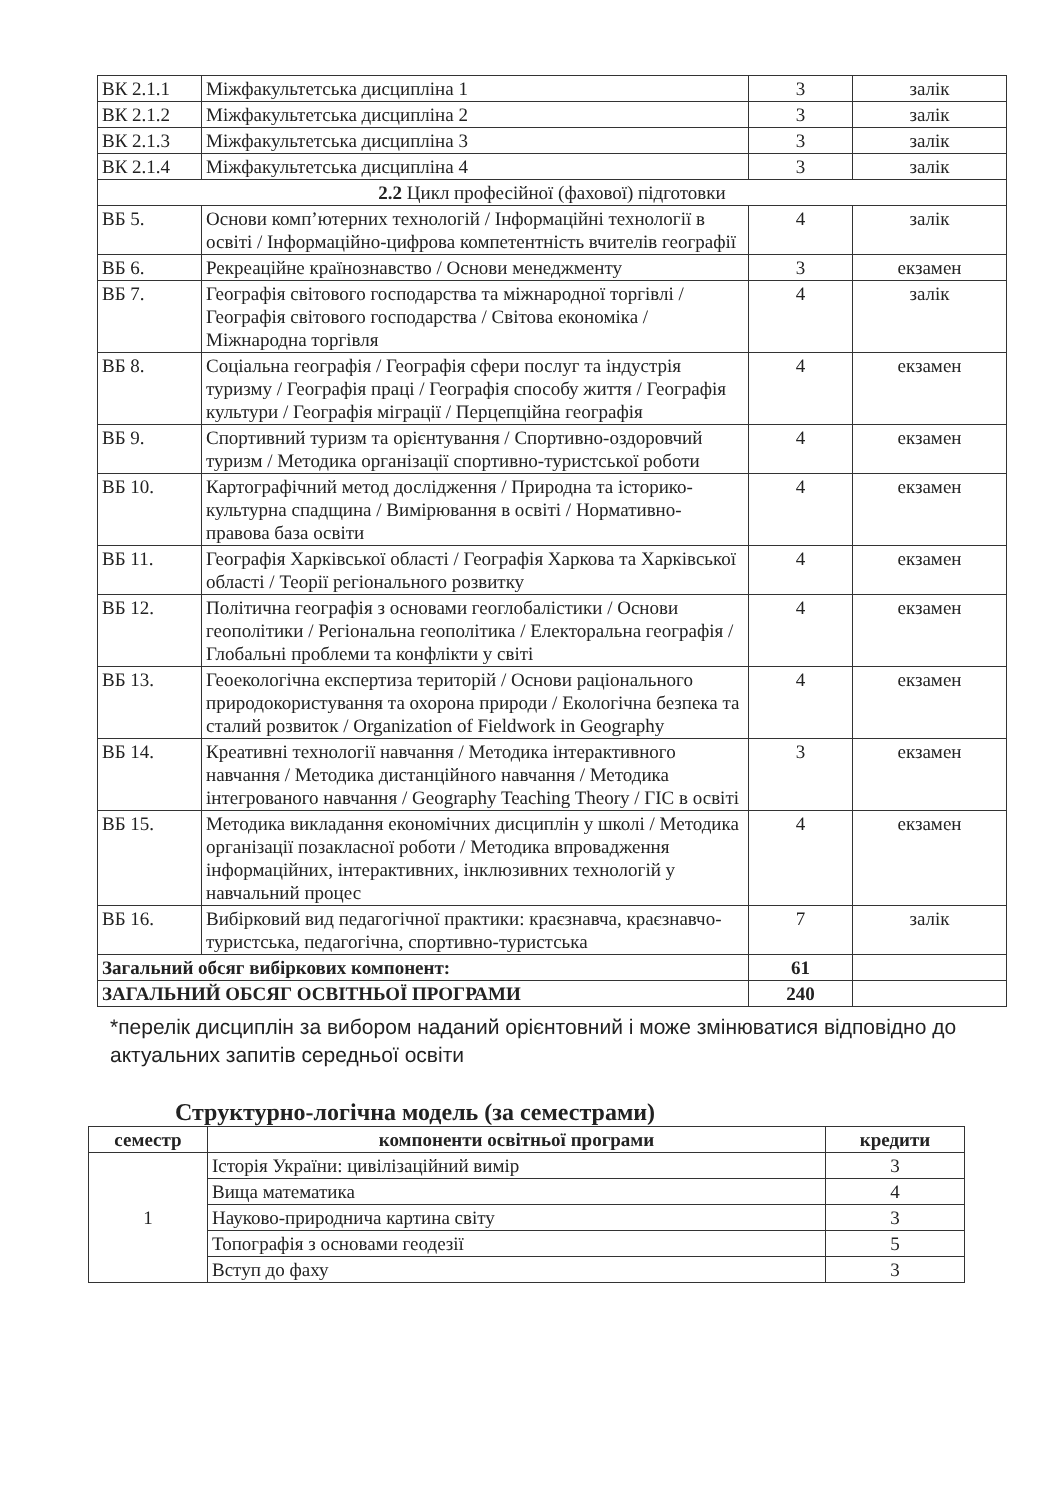| ВК 2.1.1 | Міжфакультетська дисципліна 1 | 3 | залік |
| ВК 2.1.2 | Міжфакультетська дисципліна 2 | 3 | залік |
| ВК 2.1.3 | Міжфакультетська дисципліна 3 | 3 | залік |
| ВК 2.1.4 | Міжфакультетська дисципліна 4 | 3 | залік |
| 2.2 Цикл професійної (фахової) підготовки | | | |
| ВБ 5. | Основи комп’ютерних технологій / Інформаційні технології в освіті / Інформаційно-цифрова компетентність вчителів географії | 4 | залік |
| ВБ 6. | Рекреаційне країнознавство / Основи менеджменту | 3 | екзамен |
| ВБ 7. | Географія світового господарства та міжнародної торгівлі / Географія світового господарства / Світова економіка / Міжнародна торгівля | 4 | залік |
| ВБ 8. | Соціальна географія / Географія сфери послуг та індустрія туризму / Географія праці / Географія способу життя / Географія культури / Географія міграції / Перцепційна географія | 4 | екзамен |
| ВБ 9. | Спортивний туризм та орієнтування / Спортивно-оздоровчий туризм / Методика організації спортивно-туристської роботи | 4 | екзамен |
| ВБ 10. | Картографічний метод дослідження / Природна та історико-культурна спадщина / Вимірювання в освіті / Нормативно-правова база освіти | 4 | екзамен |
| ВБ 11. | Географія Харківської області / Географія Харкова та Харківської області / Теорії регіонального розвитку | 4 | екзамен |
| ВБ 12. | Політична географія з основами геоглобалістики / Основи геополітики / Регіональна геополітика / Електоральна географія / Глобальні проблеми та конфлікти у світі | 4 | екзамен |
| ВБ 13. | Геоекологічна експертиза територій / Основи раціонального природокористування та охорона природи / Екологічна безпека та сталий розвиток / Organization of Fieldwork in Geography | 4 | екзамен |
| ВБ 14. | Креативні технології навчання / Методика інтерактивного навчання / Методика дистанційного навчання / Методика інтегрованого навчання / Geography Teaching Theory / ГІС в освіті | 3 | екзамен |
| ВБ 15. | Методика викладання економічних дисциплін у школі / Методика організації позакласної роботи / Методика впровадження інформаційних, інтерактивних, інклюзивних технологій у навчальний процес | 4 | екзамен |
| ВБ 16. | Вибірковий вид педагогічної практики: краєзнавча, краєзнавчо-туристська, педагогічна, спортивно-туристська | 7 | залік |
| Загальний обсяг вибіркових компонент: | | 61 | |
| ЗАГАЛЬНИЙ ОБСЯГ ОСВІТНЬОЇ ПРОГРАМИ | | 240 | |
*перелік дисциплін за вибором наданий орієнтовний і може змінюватися відповідно до актуальних запитів середньої освіти
Структурно-логічна модель (за семестрами)
| семестр | компоненти освітньої програми | кредити |
| --- | --- | --- |
| 1 | Історія України: цивілізаційний вимір | 3 |
| | Вища математика | 4 |
| | Науково-природнича картина світу | 3 |
| | Топографія з основами геодезії | 5 |
| | Вступ до фаху | 3 |